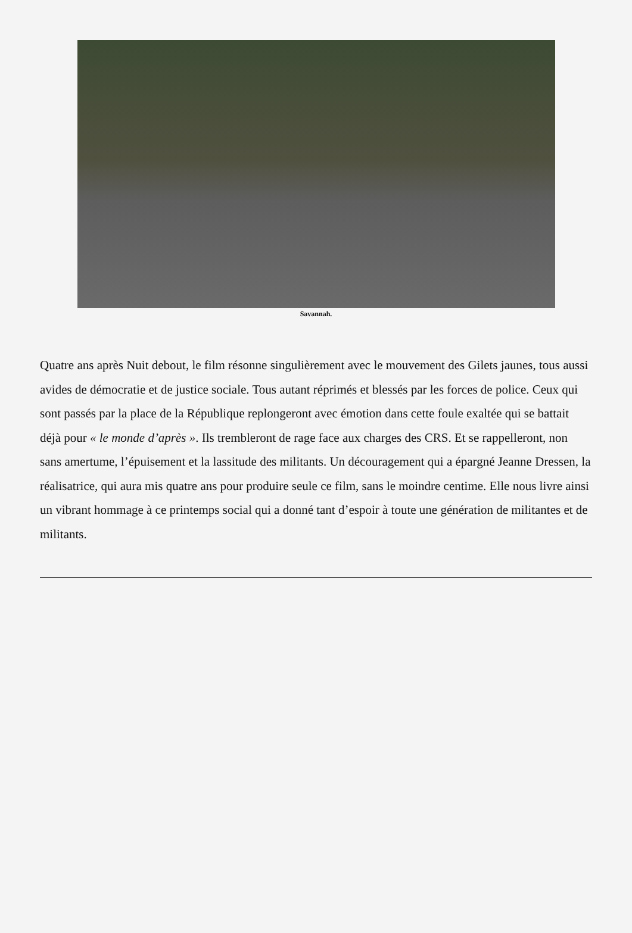Savannah.
Quatre ans après Nuit debout, le film résonne singulièrement avec le mouvement des Gilets jaunes, tous aussi avides de démocratie et de justice sociale. Tous autant réprimés et blessés par les forces de police. Ceux qui sont passés par la place de la République replongeront avec émotion dans cette foule exaltée qui se battait déjà pour « le monde d’après ». Ils trembleront de rage face aux charges des CRS. Et se rappelleront, non sans amertume, l’épuisement et la lassitude des militants. Un découragement qui a épargné Jeanne Dressen, la réalisatrice, qui aura mis quatre ans pour produire seule ce film, sans le moindre centime. Elle nous livre ainsi un vibrant hommage à ce printemps social qui a donné tant d’espoir à toute une génération de militantes et de militants.